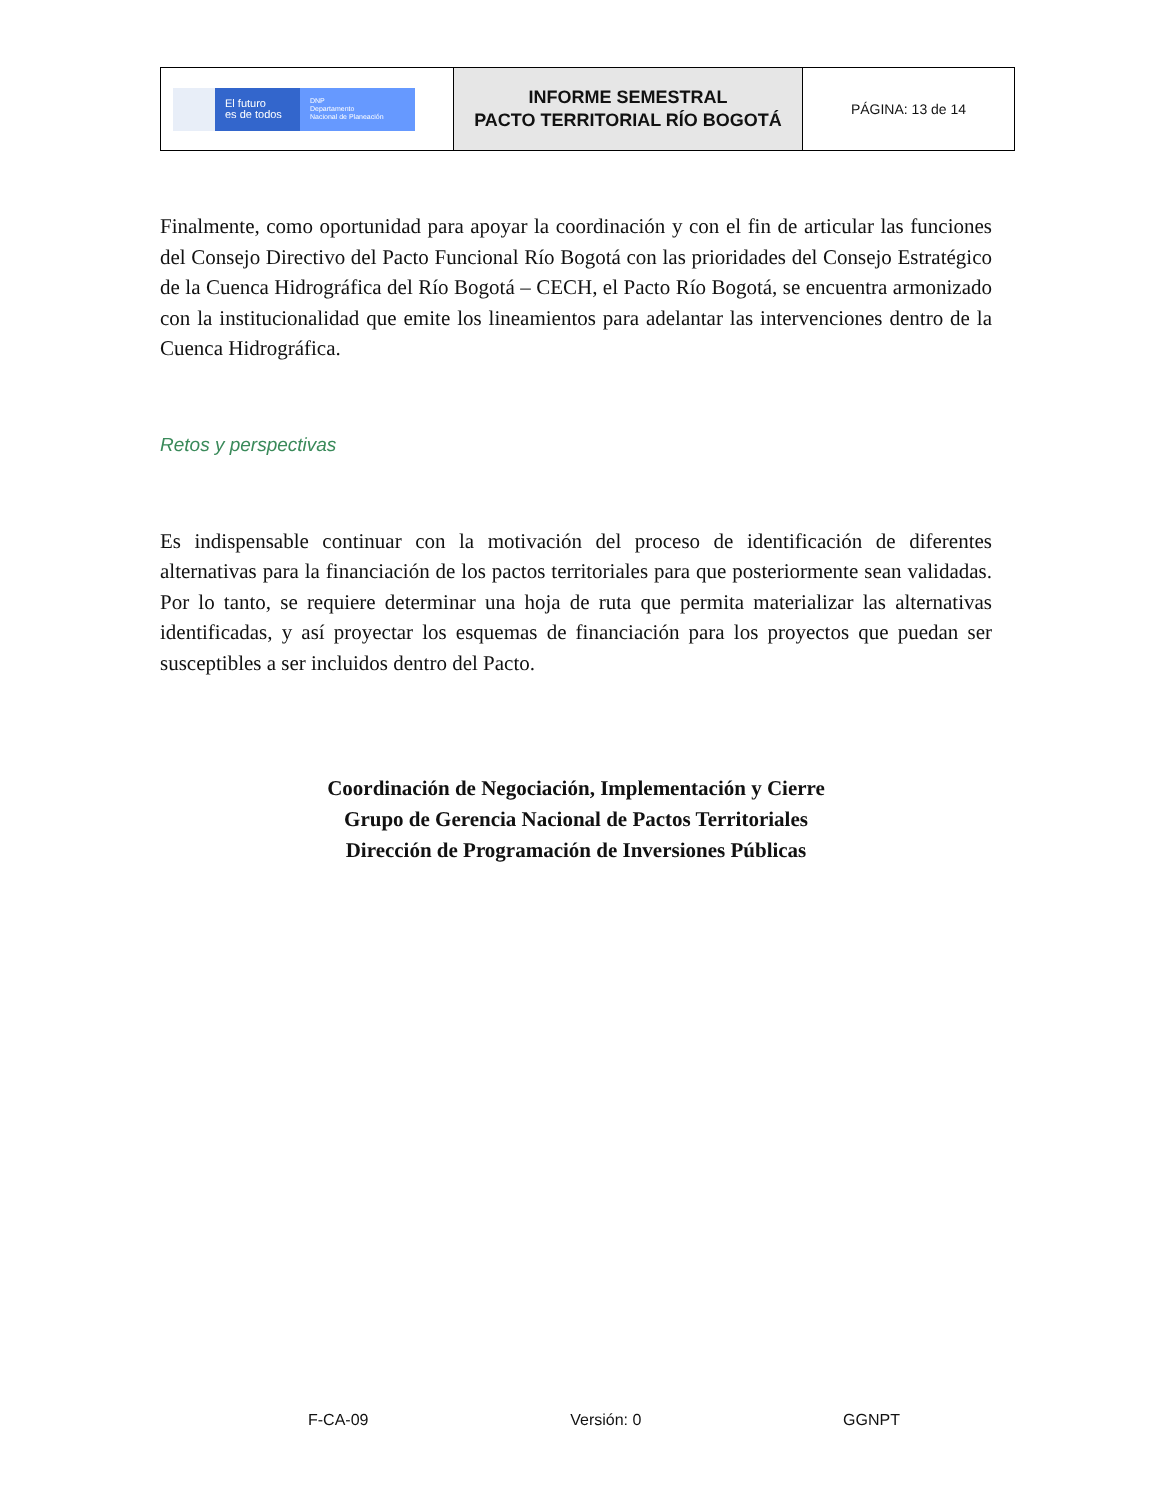| El futuro es de todos DNP Departamento Nacional de Planeación | INFORME SEMESTRAL PACTO TERRITORIAL RÍO BOGOTÁ | PÁGINA: 13 de 14 |
Finalmente, como oportunidad para apoyar la coordinación y con el fin de articular las funciones del Consejo Directivo del Pacto Funcional Río Bogotá con las prioridades del Consejo Estratégico de la Cuenca Hidrográfica del Río Bogotá – CECH, el Pacto Río Bogotá, se encuentra armonizado con la institucionalidad que emite los lineamientos para adelantar las intervenciones dentro de la Cuenca Hidrográfica.
Retos y perspectivas
Es indispensable continuar con la motivación del proceso de identificación de diferentes alternativas para la financiación de los pactos territoriales para que posteriormente sean validadas. Por lo tanto, se requiere determinar una hoja de ruta que permita materializar las alternativas identificadas, y así proyectar los esquemas de financiación para los proyectos que puedan ser susceptibles a ser incluidos dentro del Pacto.
Coordinación de Negociación, Implementación y Cierre
Grupo de Gerencia Nacional de Pactos Territoriales
Dirección de Programación de Inversiones Públicas
F-CA-09 Versión: 0 GGNPT